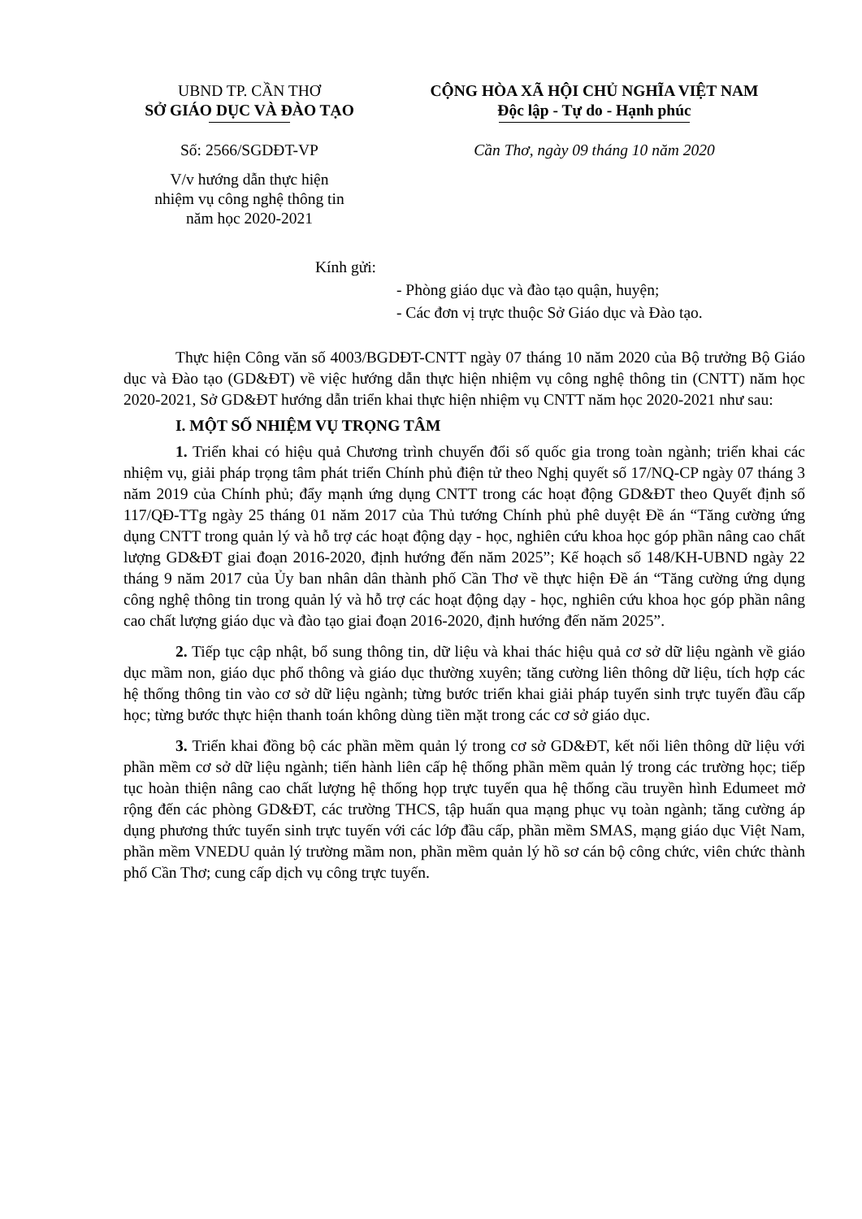UBND TP. CẦN THƠ
SỞ GIÁO DỤC VÀ ĐÀO TẠO
Số: 2566/SGDĐT-VP
V/v hướng dẫn thực hiện
nhiệm vụ công nghệ thông tin
năm học 2020-2021
CỘNG HÒA XÃ HỘI CHỦ NGHĨA VIỆT NAM
Độc lập - Tự do - Hạnh phúc
Cần Thơ, ngày 09 tháng 10 năm 2020
Kính gửi:
- Phòng giáo dục và đào tạo quận, huyện;
- Các đơn vị trực thuộc Sở Giáo dục và Đào tạo.
Thực hiện Công văn số 4003/BGDĐT-CNTT ngày 07 tháng 10 năm 2020 của Bộ trưởng Bộ Giáo dục và Đào tạo (GD&ĐT) về việc hướng dẫn thực hiện nhiệm vụ công nghệ thông tin (CNTT) năm học 2020-2021, Sở GD&ĐT hướng dẫn triển khai thực hiện nhiệm vụ CNTT năm học 2020-2021 như sau:
I. MỘT SỐ NHIỆM VỤ TRỌNG TÂM
1. Triển khai có hiệu quả Chương trình chuyển đổi số quốc gia trong toàn ngành; triển khai các nhiệm vụ, giải pháp trọng tâm phát triển Chính phủ điện tử theo Nghị quyết số 17/NQ-CP ngày 07 tháng 3 năm 2019 của Chính phủ; đẩy mạnh ứng dụng CNTT trong các hoạt động GD&ĐT theo Quyết định số 117/QĐ-TTg ngày 25 tháng 01 năm 2017 của Thủ tướng Chính phủ phê duyệt Đề án “Tăng cường ứng dụng CNTT trong quản lý và hỗ trợ các hoạt động dạy - học, nghiên cứu khoa học góp phần nâng cao chất lượng GD&ĐT giai đoạn 2016-2020, định hướng đến năm 2025”; Kế hoạch số 148/KH-UBND ngày 22 tháng 9 năm 2017 của Ủy ban nhân dân thành phố Cần Thơ về thực hiện Đề án “Tăng cường ứng dụng công nghệ thông tin trong quản lý và hỗ trợ các hoạt động dạy - học, nghiên cứu khoa học góp phần nâng cao chất lượng giáo dục và đào tạo giai đoạn 2016-2020, định hướng đến năm 2025”.
2. Tiếp tục cập nhật, bổ sung thông tin, dữ liệu và khai thác hiệu quả cơ sở dữ liệu ngành về giáo dục mầm non, giáo dục phổ thông và giáo dục thường xuyên; tăng cường liên thông dữ liệu, tích hợp các hệ thống thông tin vào cơ sở dữ liệu ngành; từng bước triển khai giải pháp tuyển sinh trực tuyến đầu cấp học; từng bước thực hiện thanh toán không dùng tiền mặt trong các cơ sở giáo dục.
3. Triển khai đồng bộ các phần mềm quản lý trong cơ sở GD&ĐT, kết nối liên thông dữ liệu với phần mềm cơ sở dữ liệu ngành; tiến hành liên cấp hệ thống phần mềm quản lý trong các trường học; tiếp tục hoàn thiện nâng cao chất lượng hệ thống họp trực tuyến qua hệ thống cầu truyền hình Edumeet mở rộng đến các phòng GD&ĐT, các trường THCS, tập huấn qua mạng phục vụ toàn ngành; tăng cường áp dụng phương thức tuyển sinh trực tuyến với các lớp đầu cấp, phần mềm SMAS, mạng giáo dục Việt Nam, phần mềm VNEDU quản lý trường mầm non, phần mềm quản lý hồ sơ cán bộ công chức, viên chức thành phố Cần Thơ; cung cấp dịch vụ công trực tuyến.